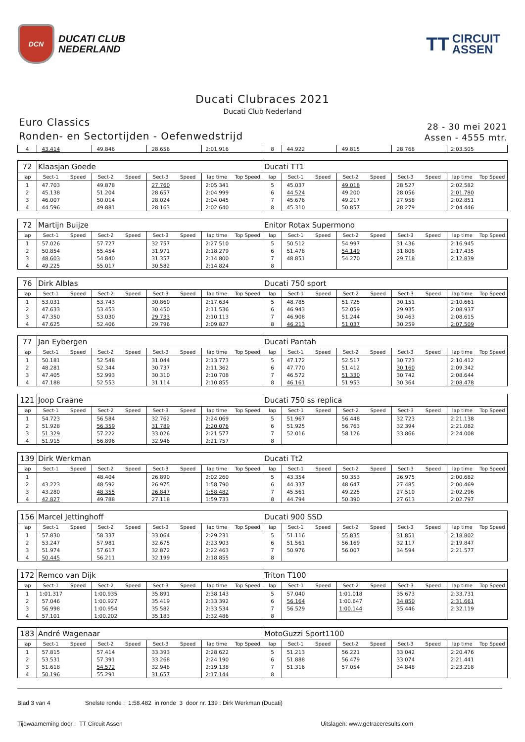DCN
DUCATI CLUB
NEDERLAND
TT
CIRCUIT
ASSEN
Ducati Clubraces 2021
Ducati Club Nederland
Euro Classics
Ronden- en Sectortijden - Oefenwedstrijd
28 - 30 mei 2021
Assen - 4555 mtr.
| 4 | 43.414 | | 49.846 | | 28.656 | | 2:01.916 | | 8 | 44.922 | | 49.815 | | 28.768 | | 2:03.505 | |
| 72 | Klaasjan Goede | | | | | | | | Ducati TT1 | | | | | | | | |
| lap | Sect-1 | Speed | Sect-2 | Speed | Sect-3 | Speed | lap time | Top Speed | lap | Sect-1 | Speed | Sect-2 | Speed | Sect-3 | Speed | lap time | Top Speed |
| 1 | 47.703 | | 49.878 | | 27.760 | | 2:05.341 | | 5 | 45.037 | | 49.018 | | 28.527 | | 2:02.582 | |
| 2 | 45.138 | | 51.204 | | 28.657 | | 2:04.999 | | 6 | 44.524 | | 49.200 | | 28.056 | | 2:01.780 | |
| 3 | 46.007 | | 50.014 | | 28.024 | | 2:04.045 | | 7 | 45.676 | | 49.217 | | 27.958 | | 2:02.851 | |
| 4 | 44.596 | | 49.881 | | 28.163 | | 2:02.640 | | 8 | 45.310 | | 50.857 | | 28.279 | | 2:04.446 | |
| 72 | Martijn Buijze | | | | | | | | Enitor Rotax Supermono | | | | | | | | |
| lap | Sect-1 | Speed | Sect-2 | Speed | Sect-3 | Speed | lap time | Top Speed | lap | Sect-1 | Speed | Sect-2 | Speed | Sect-3 | Speed | lap time | Top Speed |
| 1 | 57.026 | | 57.727 | | 32.757 | | 2:27.510 | | 5 | 50.512 | | 54.997 | | 31.436 | | 2:16.945 | |
| 2 | 50.854 | | 55.454 | | 31.971 | | 2:18.279 | | 6 | 51.478 | | 54.149 | | 31.808 | | 2:17.435 | |
| 3 | 48.603 | | 54.840 | | 31.357 | | 2:14.800 | | 7 | 48.851 | | 54.270 | | 29.718 | | 2:12.839 | |
| 4 | 49.225 | | 55.017 | | 30.582 | | 2:14.824 | | 8 | | | | | | | | |
| 76 | Dirk Alblas | | | | | | | | Ducati 750 sport | | | | | | | | |
| lap | Sect-1 | Speed | Sect-2 | Speed | Sect-3 | Speed | lap time | Top Speed | lap | Sect-1 | Speed | Sect-2 | Speed | Sect-3 | Speed | lap time | Top Speed |
| 1 | 53.031 | | 53.743 | | 30.860 | | 2:17.634 | | 5 | 48.785 | | 51.725 | | 30.151 | | 2:10.661 | |
| 2 | 47.633 | | 53.453 | | 30.450 | | 2:11.536 | | 6 | 46.943 | | 52.059 | | 29.935 | | 2:08.937 | |
| 3 | 47.350 | | 53.030 | | 29.733 | | 2:10.113 | | 7 | 46.908 | | 51.244 | | 30.463 | | 2:08.615 | |
| 4 | 47.625 | | 52.406 | | 29.796 | | 2:09.827 | | 8 | 46.213 | | 51.037 | | 30.259 | | 2:07.509 | |
| 77 | Jan Eybergen | | | | | | | | Ducati Pantah | | | | | | | | |
| lap | Sect-1 | Speed | Sect-2 | Speed | Sect-3 | Speed | lap time | Top Speed | lap | Sect-1 | Speed | Sect-2 | Speed | Sect-3 | Speed | lap time | Top Speed |
| 1 | 50.181 | | 52.548 | | 31.044 | | 2:13.773 | | 5 | 47.172 | | 52.517 | | 30.723 | | 2:10.412 | |
| 2 | 48.281 | | 52.344 | | 30.737 | | 2:11.362 | | 6 | 47.770 | | 51.412 | | 30.160 | | 2:09.342 | |
| 3 | 47.405 | | 52.993 | | 30.310 | | 2:10.708 | | 7 | 46.572 | | 51.330 | | 30.742 | | 2:08.644 | |
| 4 | 47.188 | | 52.553 | | 31.114 | | 2:10.855 | | 8 | 46.161 | | 51.953 | | 30.364 | | 2:08.478 | |
| 121 | Joop Craane | | | | | | | | Ducati 750 ss replica | | | | | | | | |
| lap | Sect-1 | Speed | Sect-2 | Speed | Sect-3 | Speed | lap time | Top Speed | lap | Sect-1 | Speed | Sect-2 | Speed | Sect-3 | Speed | lap time | Top Speed |
| 1 | 54.723 | | 56.584 | | 32.762 | | 2:24.069 | | 5 | 51.967 | | 56.448 | | 32.723 | | 2:21.138 | |
| 2 | 51.928 | | 56.359 | | 31.789 | | 2:20.076 | | 6 | 51.925 | | 56.763 | | 32.394 | | 2:21.082 | |
| 3 | 51.329 | | 57.222 | | 33.026 | | 2:21.577 | | 7 | 52.016 | | 58.126 | | 33.866 | | 2:24.008 | |
| 4 | 51.915 | | 56.896 | | 32.946 | | 2:21.757 | | 8 | | | | | | | | |
| 139 | Dirk Werkman | | | | | | | | Ducati Tt2 | | | | | | | | |
| lap | Sect-1 | Speed | Sect-2 | Speed | Sect-3 | Speed | lap time | Top Speed | lap | Sect-1 | Speed | Sect-2 | Speed | Sect-3 | Speed | lap time | Top Speed |
| 1 | | | 48.404 | | 26.890 | | 2:02.260 | | 5 | 43.354 | | 50.353 | | 26.975 | | 2:00.682 | |
| 2 | 43.223 | | 48.592 | | 26.975 | | 1:58.790 | | 6 | 44.337 | | 48.647 | | 27.485 | | 2:00.469 | |
| 3 | 43.280 | | 48.355 | | 26.847 | | 1:58.482 | | 7 | 45.561 | | 49.225 | | 27.510 | | 2:02.296 | |
| 4 | 42.827 | | 49.788 | | 27.118 | | 1:59.733 | | 8 | 44.794 | | 50.390 | | 27.613 | | 2:02.797 | |
| 156 | Marcel Jettinghoff | | | | | | | | Ducati 900 SSD | | | | | | | | |
| lap | Sect-1 | Speed | Sect-2 | Speed | Sect-3 | Speed | lap time | Top Speed | lap | Sect-1 | Speed | Sect-2 | Speed | Sect-3 | Speed | lap time | Top Speed |
| 1 | 57.830 | | 58.337 | | 33.064 | | 2:29.231 | | 5 | 51.116 | | 55.835 | | 31.851 | | 2:18.802 | |
| 2 | 53.247 | | 57.981 | | 32.675 | | 2:23.903 | | 6 | 51.561 | | 56.169 | | 32.117 | | 2:19.847 | |
| 3 | 51.974 | | 57.617 | | 32.872 | | 2:22.463 | | 7 | 50.976 | | 56.007 | | 34.594 | | 2:21.577 | |
| 4 | 50.445 | | 56.211 | | 32.199 | | 2:18.855 | | 8 | | | | | | | | |
| 172 | Remco van Dijk | | | | | | | | Triton T100 | | | | | | | | |
| lap | Sect-1 | Speed | Sect-2 | Speed | Sect-3 | Speed | lap time | Top Speed | lap | Sect-1 | Speed | Sect-2 | Speed | Sect-3 | Speed | lap time | Top Speed |
| 1 | 1:01.317 | | 1:00.935 | | 35.891 | | 2:38.143 | | 5 | 57.040 | | 1:01.018 | | 35.673 | | 2:33.731 | |
| 2 | 57.046 | | 1:00.927 | | 35.419 | | 2:33.392 | | 6 | 56.164 | | 1:00.647 | | 34.850 | | 2:31.661 | |
| 3 | 56.998 | | 1:00.954 | | 35.582 | | 2:33.534 | | 7 | 56.529 | | 1:00.144 | | 35.446 | | 2:32.119 | |
| 4 | 57.101 | | 1:00.202 | | 35.183 | | 2:32.486 | | 8 | | | | | | | | |
| 183 | André Wagenaar | | | | | | | | MotoGuzzi Sport1100 | | | | | | | | |
| lap | Sect-1 | Speed | Sect-2 | Speed | Sect-3 | Speed | lap time | Top Speed | lap | Sect-1 | Speed | Sect-2 | Speed | Sect-3 | Speed | lap time | Top Speed |
| 1 | 57.815 | | 57.414 | | 33.393 | | 2:28.622 | | 5 | 51.213 | | 56.221 | | 33.042 | | 2:20.476 | |
| 2 | 53.531 | | 57.391 | | 33.268 | | 2:24.190 | | 6 | 51.888 | | 56.479 | | 33.074 | | 2:21.441 | |
| 3 | 51.618 | | 54.572 | | 32.948 | | 2:19.138 | | 7 | 51.316 | | 57.054 | | 34.848 | | 2:23.218 | |
| 4 | 50.196 | | 55.291 | | 31.657 | | 2:17.144 | | 8 | | | | | | | | |
Blad 3 van 4 Snelste ronde : 1:58.482 in ronde 3 door nr. 139 : Dirk Werkman (Ducati)
Tijdwaarneming door : TT Circuit Assen Uitslagen: www.getraceresults.com